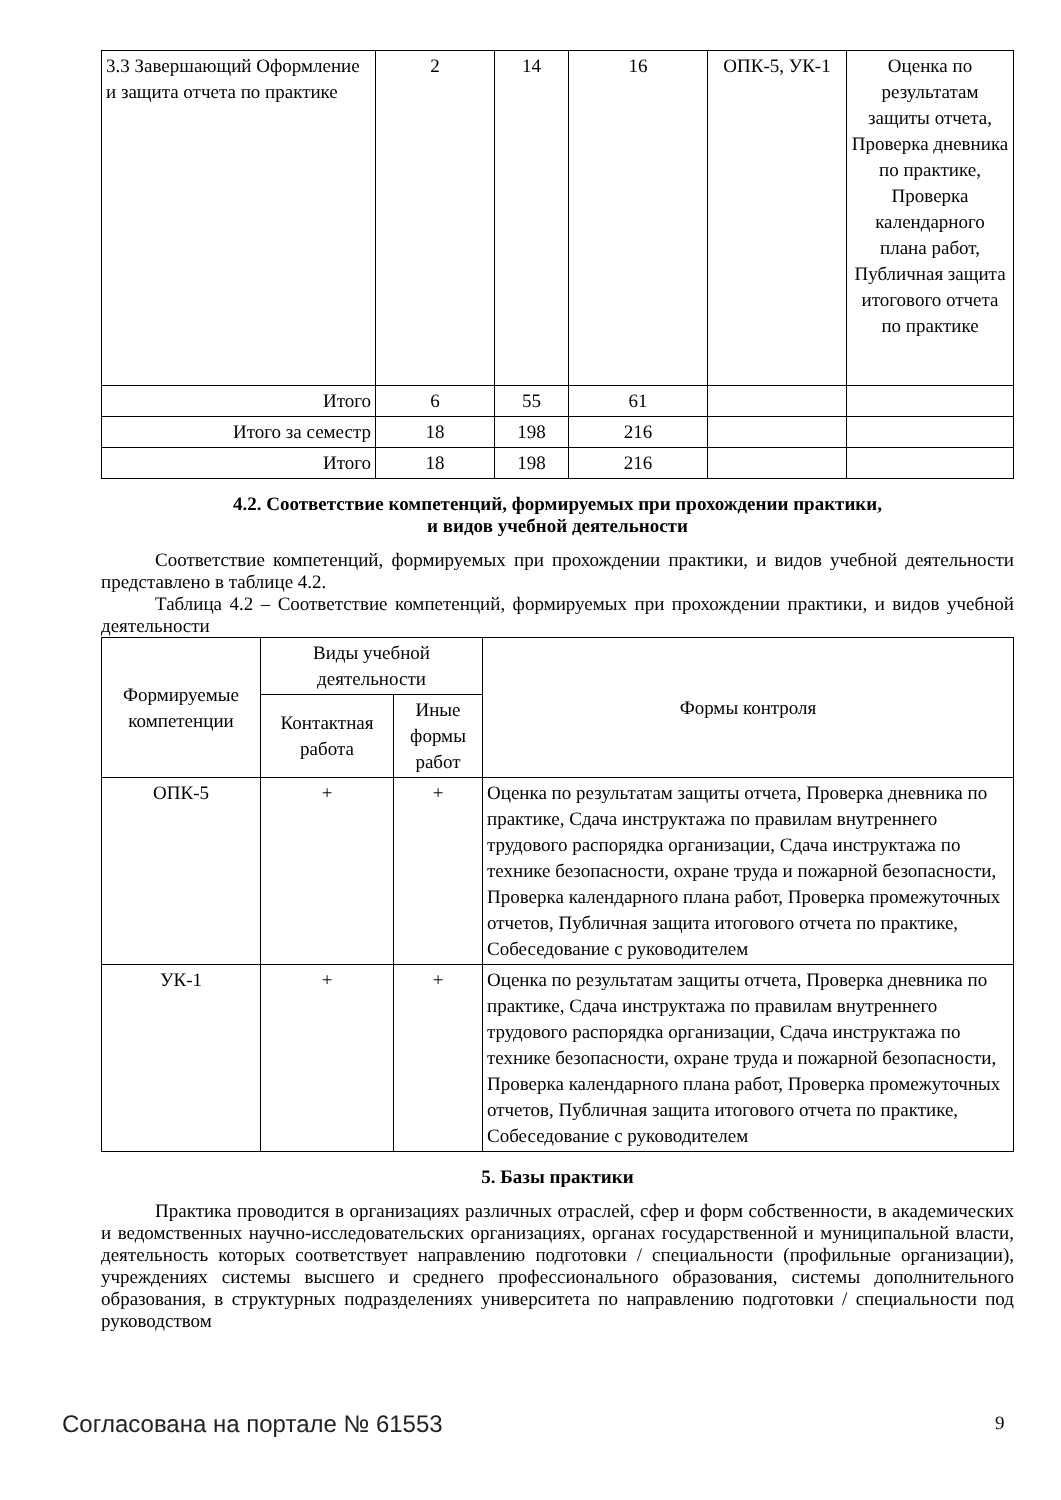| 3.3 Завершающий Оформление и защита отчета по практике | 2 | 14 | 16 | ОПК-5, УК-1 | Оценка по результатам защиты отчета, Проверка дневника по практике, Проверка календарного плана работ, Публичная защита итогового отчета по практике |
| Итого | 6 | 55 | 61 | | |
| Итого за семестр | 18 | 198 | 216 | | |
| Итого | 18 | 198 | 216 | | |
4.2. Соответствие компетенций, формируемых при прохождении практики,
и видов учебной деятельности
Соответствие компетенций, формируемых при прохождении практики, и видов учебной деятельности представлено в таблице 4.2.
Таблица 4.2 – Соответствие компетенций, формируемых при прохождении практики, и видов учебной деятельности
| Формируемые компетенции | Виды учебной деятельности | | Формы контроля |
| --- | --- | --- | --- |
| | Контактная работа | Иные формы работ | |
| ОПК-5 | + | + | Оценка по результатам защиты отчета, Проверка дневника по практике, Сдача инструктажа по правилам внутреннего трудового распорядка организации, Сдача инструктажа по технике безопасности, охране труда и пожарной безопасности, Проверка календарного плана работ, Проверка промежуточных отчетов, Публичная защита итогового отчета по практике, Собеседование с руководителем |
| УК-1 | + | + | Оценка по результатам защиты отчета, Проверка дневника по практике, Сдача инструктажа по правилам внутреннего трудового распорядка организации, Сдача инструктажа по технике безопасности, охране труда и пожарной безопасности, Проверка календарного плана работ, Проверка промежуточных отчетов, Публичная защита итогового отчета по практике, Собеседование с руководителем |
5. Базы практики
Практика проводится в организациях различных отраслей, сфер и форм собственности, в академических и ведомственных научно-исследовательских организациях, органах государственной и муниципальной власти, деятельность которых соответствует направлению подготовки / специальности (профильные организации), учреждениях системы высшего и среднего профессионального образования, системы дополнительного образования, в структурных подразделениях университета по направлению подготовки / специальности под руководством
Согласована на портале № 61553 9